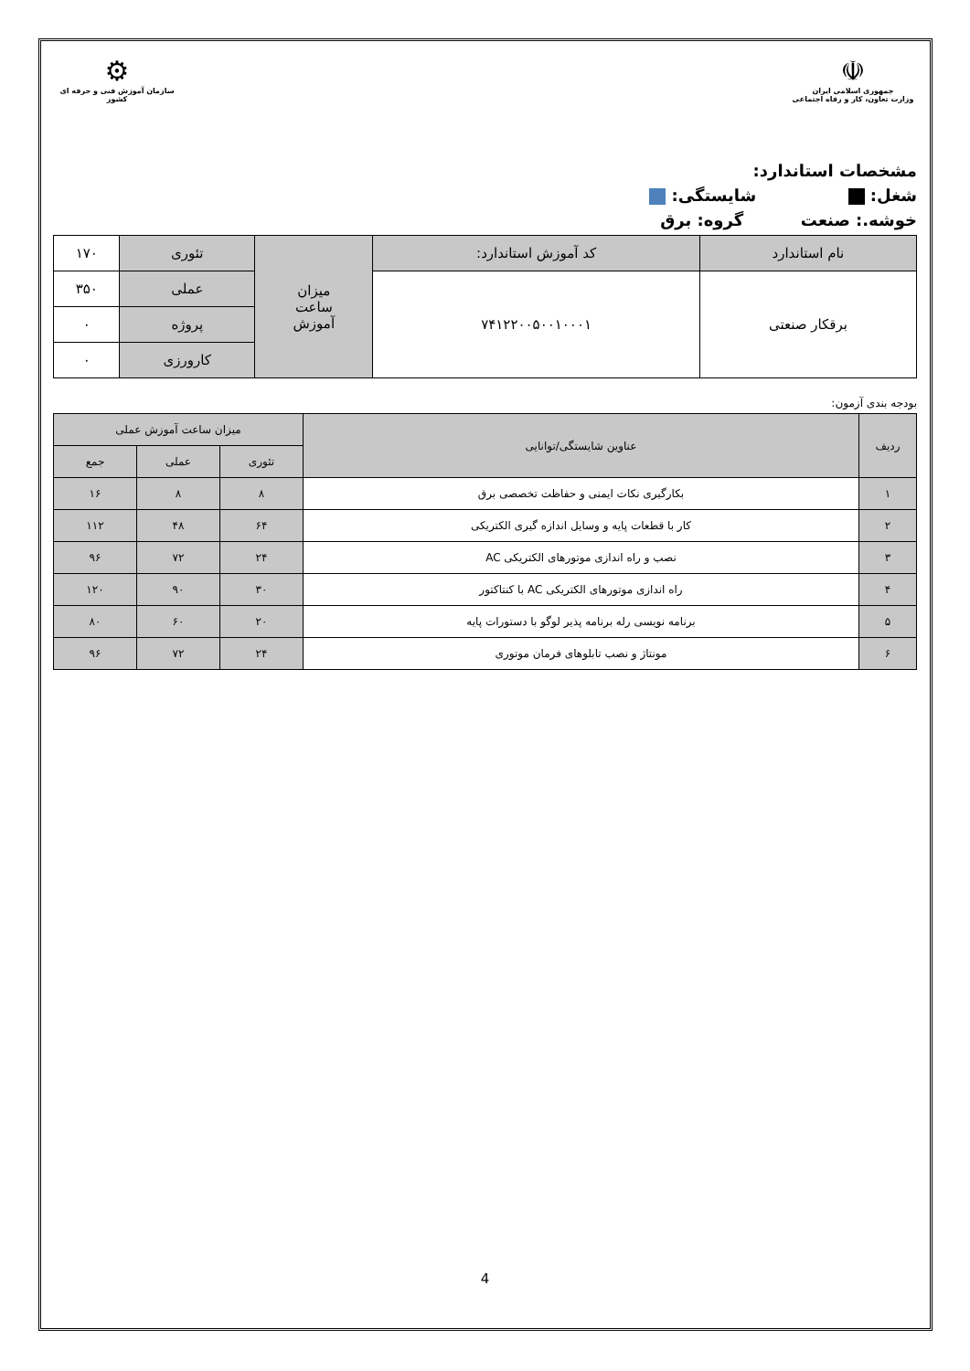☫
جمهوری اسلامی ایران
وزارت تعاون، کار و رفاه اجتماعی
⚙
سازمان آموزش فنی و حرفه ای کشور
مشخصات استاندارد:
شغل: شایستگی:
خوشه.: صنعت گروه: برق
| نام استاندارد | کد آموزش استاندارد: | میزان ساعت آموزش | تئوری | ۱۷۰ |
| برقکار صنعتی | ۷۴۱۲۲۰۰۵۰۰۱۰۰۰۱ | | عملی | ۳۵۰ |
| | | | پروژه | ۰ |
| | | | کارورزی | ۰ |
بودجه بندی آزمون:
| ردیف | عناوین شایستگی/توانایی | میزان ساعت آموزش عملی | | |
| | | تئوری | عملی | جمع |
| ۱ | بکارگیری نکات ایمنی و حفاظت تخصصی برق | ۸ | ۸ | ۱۶ |
| ۲ | کار با قطعات پایه و وسایل اندازه گیری الکتریکی | ۶۴ | ۴۸ | ۱۱۲ |
| ۳ | نصب و راه اندازی موتورهای الکتریکی AC | ۲۴ | ۷۲ | ۹۶ |
| ۴ | راه اندازی موتورهای الکتریکی AC با کنتاکتور | ۳۰ | ۹۰ | ۱۲۰ |
| ۵ | برنامه نویسی رله برنامه پذیر لوگو با دستورات پایه | ۲۰ | ۶۰ | ۸۰ |
| ۶ | مونتاژ و نصب تابلوهای فرمان موتوری | ۲۴ | ۷۲ | ۹۶ |
4